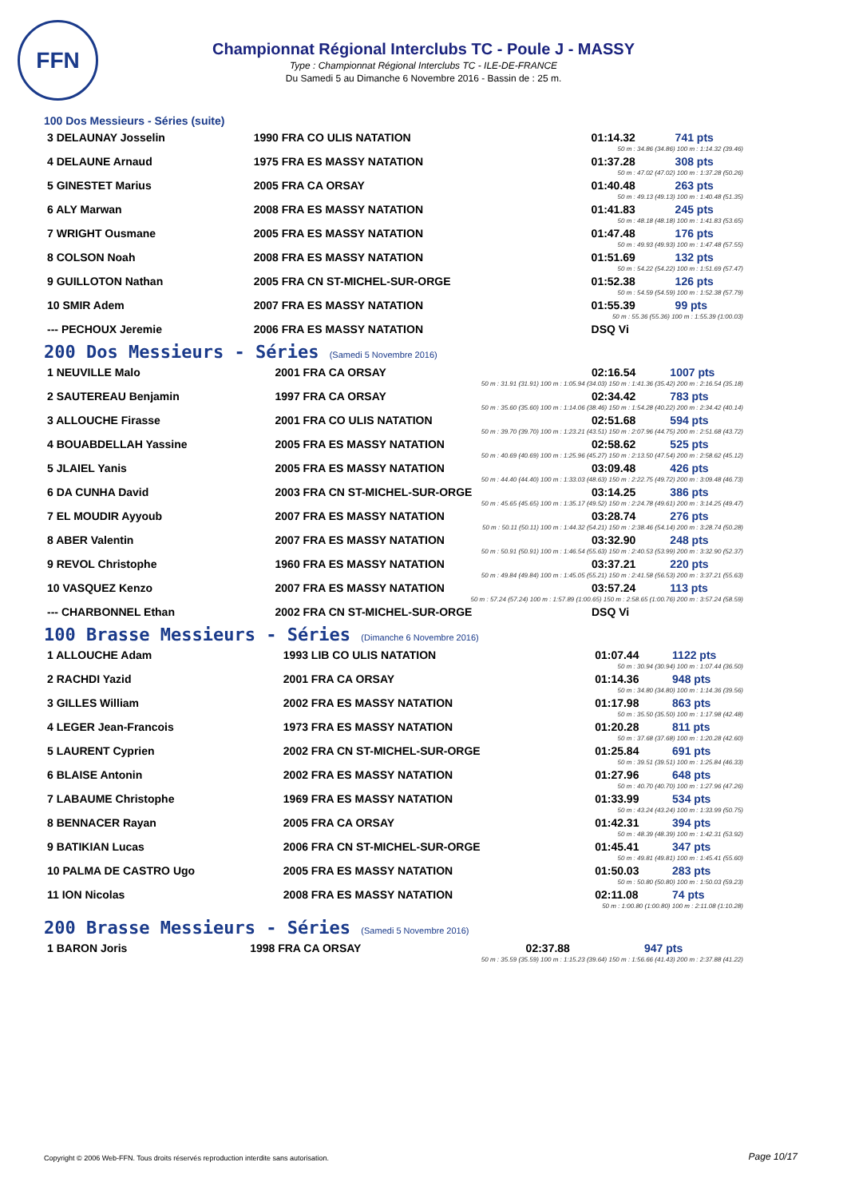FFN
Championnat Régional Interclubs TC - Poule J - MASSY
Type : Championnat Régional Interclubs TC - ILE-DE-FRANCE
Du Samedi 5 au Dimanche 6 Novembre 2016 - Bassin de : 25 m.
100 Dos Messieurs - Séries (suite)
| 3 DELAUNAY Josselin | 1990 FRA CO ULIS NATATION | 01:14.32 | 741 pts |
| 50 m : 34.86 (34.86) 100 m : 1:14.32 (39.46) | | | |
| 4 DELAUNE Arnaud | 1975 FRA ES MASSY NATATION | 01:37.28 | 308 pts |
| 50 m : 47.02 (47.02) 100 m : 1:37.28 (50.26) | | | |
| 5 GINESTET Marius | 2005 FRA CA ORSAY | 01:40.48 | 263 pts |
| 50 m : 49.13 (49.13) 100 m : 1:40.48 (51.35) | | | |
| 6 ALY Marwan | 2008 FRA ES MASSY NATATION | 01:41.83 | 245 pts |
| 50 m : 48.18 (48.18) 100 m : 1:41.83 (53.65) | | | |
| 7 WRIGHT Ousmane | 2005 FRA ES MASSY NATATION | 01:47.48 | 176 pts |
| 50 m : 49.93 (49.93) 100 m : 1:47.48 (57.55) | | | |
| 8 COLSON Noah | 2008 FRA ES MASSY NATATION | 01:51.69 | 132 pts |
| 50 m : 54.22 (54.22) 100 m : 1:51.69 (57.47) | | | |
| 9 GUILLOTON Nathan | 2005 FRA CN ST-MICHEL-SUR-ORGE | 01:52.38 | 126 pts |
| 50 m : 54.59 (54.59) 100 m : 1:52.38 (57.79) | | | |
| 10 SMIR Adem | 2007 FRA ES MASSY NATATION | 01:55.39 | 99 pts |
| 50 m : 55.36 (55.36) 100 m : 1:55.39 (1:00.03) | | | |
| --- PECHOUX Jeremie | 2006 FRA ES MASSY NATATION | DSQ Vi | |
200 Dos Messieurs - Séries (Samedi 5 Novembre 2016)
| 1 NEUVILLE Malo | 2001 FRA CA ORSAY | 02:16.54 | 1007 pts |
| 50 m : 31.91 (31.91) 100 m : 1:05.94 (34.03) 150 m : 1:41.36 (35.42) 200 m : 2:16.54 (35.18) | | | |
| 2 SAUTEREAU Benjamin | 1997 FRA CA ORSAY | 02:34.42 | 783 pts |
| 50 m : 35.60 (35.60) 100 m : 1:14.06 (38.46) 150 m : 1:54.28 (40.22) 200 m : 2:34.42 (40.14) | | | |
| 3 ALLOUCHE Firasse | 2001 FRA CO ULIS NATATION | 02:51.68 | 594 pts |
| 50 m : 39.70 (39.70) 100 m : 1:23.21 (43.51) 150 m : 2:07.96 (44.75) 200 m : 2:51.68 (43.72) | | | |
| 4 BOUABDELLAH Yassine | 2005 FRA ES MASSY NATATION | 02:58.62 | 525 pts |
| 50 m : 40.69 (40.69) 100 m : 1:25.96 (45.27) 150 m : 2:13.50 (47.54) 200 m : 2:58.62 (45.12) | | | |
| 5 JLAIEL Yanis | 2005 FRA ES MASSY NATATION | 03:09.48 | 426 pts |
| 50 m : 44.40 (44.40) 100 m : 1:33.03 (48.63) 150 m : 2:22.75 (49.72) 200 m : 3:09.48 (46.73) | | | |
| 6 DA CUNHA David | 2003 FRA CN ST-MICHEL-SUR-ORGE | 03:14.25 | 386 pts |
| 50 m : 45.65 (45.65) 100 m : 1:35.17 (49.52) 150 m : 2:24.78 (49.61) 200 m : 3:14.25 (49.47) | | | |
| 7 EL MOUDIR Ayyoub | 2007 FRA ES MASSY NATATION | 03:28.74 | 276 pts |
| 50 m : 50.11 (50.11) 100 m : 1:44.32 (54.21) 150 m : 2:38.46 (54.14) 200 m : 3:28.74 (50.28) | | | |
| 8 ABER Valentin | 2007 FRA ES MASSY NATATION | 03:32.90 | 248 pts |
| 50 m : 50.91 (50.91) 100 m : 1:46.54 (55.63) 150 m : 2:40.53 (53.99) 200 m : 3:32.90 (52.37) | | | |
| 9 REVOL Christophe | 1960 FRA ES MASSY NATATION | 03:37.21 | 220 pts |
| 50 m : 49.84 (49.84) 100 m : 1:45.05 (55.21) 150 m : 2:41.58 (56.53) 200 m : 3:37.21 (55.63) | | | |
| 10 VASQUEZ Kenzo | 2007 FRA ES MASSY NATATION | 03:57.24 | 113 pts |
| 50 m : 57.24 (57.24) 100 m : 1:57.89 (1:00.65) 150 m : 2:58.65 (1:00.76) 200 m : 3:57.24 (58.59) | | | |
| --- CHARBONNEL Ethan | 2002 FRA CN ST-MICHEL-SUR-ORGE | DSQ Vi | |
100 Brasse Messieurs - Séries (Dimanche 6 Novembre 2016)
| 1 ALLOUCHE Adam | 1993 LIB CO ULIS NATATION | 01:07.44 | 1122 pts |
| 50 m : 30.94 (30.94) 100 m : 1:07.44 (36.50) | | | |
| 2 RACHDI Yazid | 2001 FRA CA ORSAY | 01:14.36 | 948 pts |
| 50 m : 34.80 (34.80) 100 m : 1:14.36 (39.56) | | | |
| 3 GILLES William | 2002 FRA ES MASSY NATATION | 01:17.98 | 863 pts |
| 50 m : 35.50 (35.50) 100 m : 1:17.98 (42.48) | | | |
| 4 LEGER Jean-Francois | 1973 FRA ES MASSY NATATION | 01:20.28 | 811 pts |
| 50 m : 37.68 (37.68) 100 m : 1:20.28 (42.60) | | | |
| 5 LAURENT Cyprien | 2002 FRA CN ST-MICHEL-SUR-ORGE | 01:25.84 | 691 pts |
| 50 m : 39.51 (39.51) 100 m : 1:25.84 (46.33) | | | |
| 6 BLAISE Antonin | 2002 FRA ES MASSY NATATION | 01:27.96 | 648 pts |
| 50 m : 40.70 (40.70) 100 m : 1:27.96 (47.26) | | | |
| 7 LABAUME Christophe | 1969 FRA ES MASSY NATATION | 01:33.99 | 534 pts |
| 50 m : 43.24 (43.24) 100 m : 1:33.99 (50.75) | | | |
| 8 BENNACER Rayan | 2005 FRA CA ORSAY | 01:42.31 | 394 pts |
| 50 m : 48.39 (48.39) 100 m : 1:42.31 (53.92) | | | |
| 9 BATIKIAN Lucas | 2006 FRA CN ST-MICHEL-SUR-ORGE | 01:45.41 | 347 pts |
| 50 m : 49.81 (49.81) 100 m : 1:45.41 (55.60) | | | |
| 10 PALMA DE CASTRO Ugo | 2005 FRA ES MASSY NATATION | 01:50.03 | 283 pts |
| 50 m : 50.80 (50.80) 100 m : 1:50.03 (59.23) | | | |
| 11 ION Nicolas | 2008 FRA ES MASSY NATATION | 02:11.08 | 74 pts |
| 50 m : 1:00.80 (1:00.80) 100 m : 2:11.08 (1:10.28) | | | |
200 Brasse Messieurs - Séries (Samedi 5 Novembre 2016)
| 1 BARON Joris | 1998 FRA CA ORSAY | 02:37.88 | 947 pts |
| 50 m : 35.59 (35.59) 100 m : 1:15.23 (39.64) 150 m : 1:56.66 (41.43) 200 m : 2:37.88 (41.22) | | | |
Copyright © 2006 Web-FFN. Tous droits réservés reproduction interdite sans autorisation.
Page 10/17